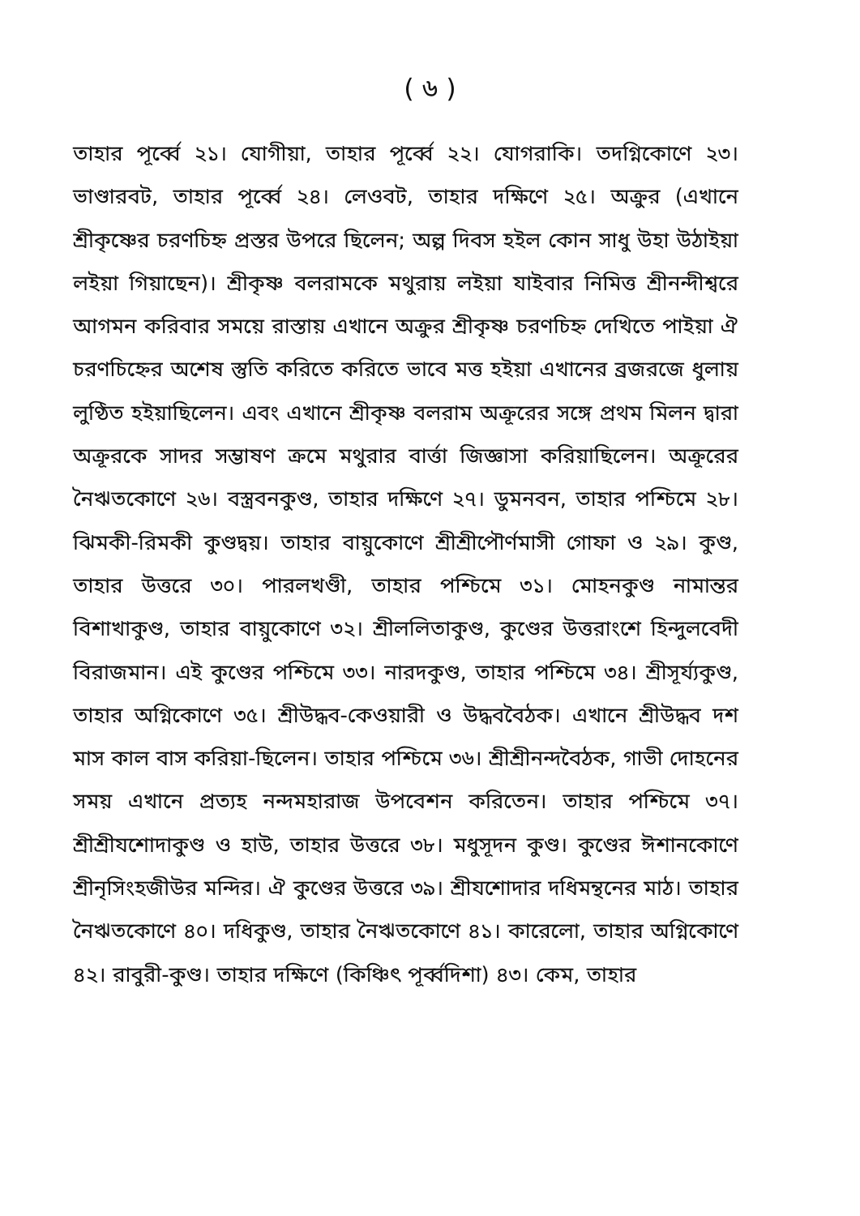( ৬ )
তাহার পূর্ব্বে ২১। যোগীয়া, তাহার পূর্ব্বে ২২। যোগরাকি। তদগ্নিকোণে ২৩। ভাণ্ডারবট, তাহার পূর্ব্বে ২৪। লেওবট, তাহার দক্ষিণে ২৫। অক্রুর (এখানে শ্রীকৃষ্ণের চরণচিহ্ন প্রস্তর উপরে ছিলেন; অল্প দিবস হইল কোন সাধু উহা উঠাইয়া লইয়া গিয়াছেন)। শ্রীকৃষ্ণ বলরামকে মথুরায় লইয়া যাইবার নিমিত্ত শ্রীনন্দীশ্বরে আগমন করিবার সময়ে রাস্তায় এখানে অক্রুর শ্রীকৃষ্ণ চরণচিহ্ন দেখিতে পাইয়া ঐ চরণচিহ্নের অশেষ স্তুতি করিতে করিতে ভাবে মত্ত হইয়া এখানের ব্রজরজে ধুলায় লুণ্ঠিত হইয়াছিলেন। এবং এখানে শ্রীকৃষ্ণ বলরাম অক্রূরের সঙ্গে প্রথম মিলন দ্বারা অক্রূরকে সাদর সম্ভাষণ ক্রমে মথুরার বার্ত্তা জিজ্ঞাসা করিয়াছিলেন। অক্রূরের নৈঋতকোণে ২৬। বস্ত্রবনকুণ্ড, তাহার দক্ষিণে ২৭। ডুমনবন, তাহার পশ্চিমে ২৮। ঝিমকী-রিমকী কুণ্ডদ্বয়। তাহার বায়ুকোণে শ্রীশ্রীপৌর্ণমাসী গোফা ও ২৯। কুণ্ড, তাহার উত্তরে ৩০। পারলখণ্ডী, তাহার পশ্চিমে ৩১। মোহনকুণ্ড নামান্তর বিশাখাকুণ্ড, তাহার বায়ুকোণে ৩২। শ্রীললিতাকুণ্ড, কুণ্ডের উত্তরাংশে হিন্দুলবেদী বিরাজমান। এই কুণ্ডের পশ্চিমে ৩৩। নারদকুণ্ড, তাহার পশ্চিমে ৩৪। শ্রীসূর্য্যকুণ্ড, তাহার অগ্নিকোণে ৩৫। শ্রীউদ্ধব-কেওয়ারী ও উদ্ধববৈঠক। এখানে শ্রীউদ্ধব দশ মাস কাল বাস করিয়া-ছিলেন। তাহার পশ্চিমে ৩৬। শ্রীশ্রীনন্দবৈঠক, গাভী দোহনের সময় এখানে প্রত্যহ নন্দমহারাজ উপবেশন করিতেন। তাহার পশ্চিমে ৩৭। শ্রীশ্রীযশোদাকুণ্ড ও হাউ, তাহার উত্তরে ৩৮। মধুসূদন কুণ্ড। কুণ্ডের ঈশানকোণে শ্রীনৃসিংহজীউর মন্দির। ঐ কুণ্ডের উত্তরে ৩৯। শ্রীযশোদার দধিমন্থনের মাঠ। তাহার নৈঋতকোণে ৪০। দধিকুণ্ড, তাহার নৈঋতকোণে ৪১। কারেলো, তাহার অগ্নিকোণে ৪২। রাবুরী-কুণ্ড। তাহার দক্ষিণে (কিঞ্চিৎ পূর্ব্বদিশা) ৪৩। কেম, তাহার